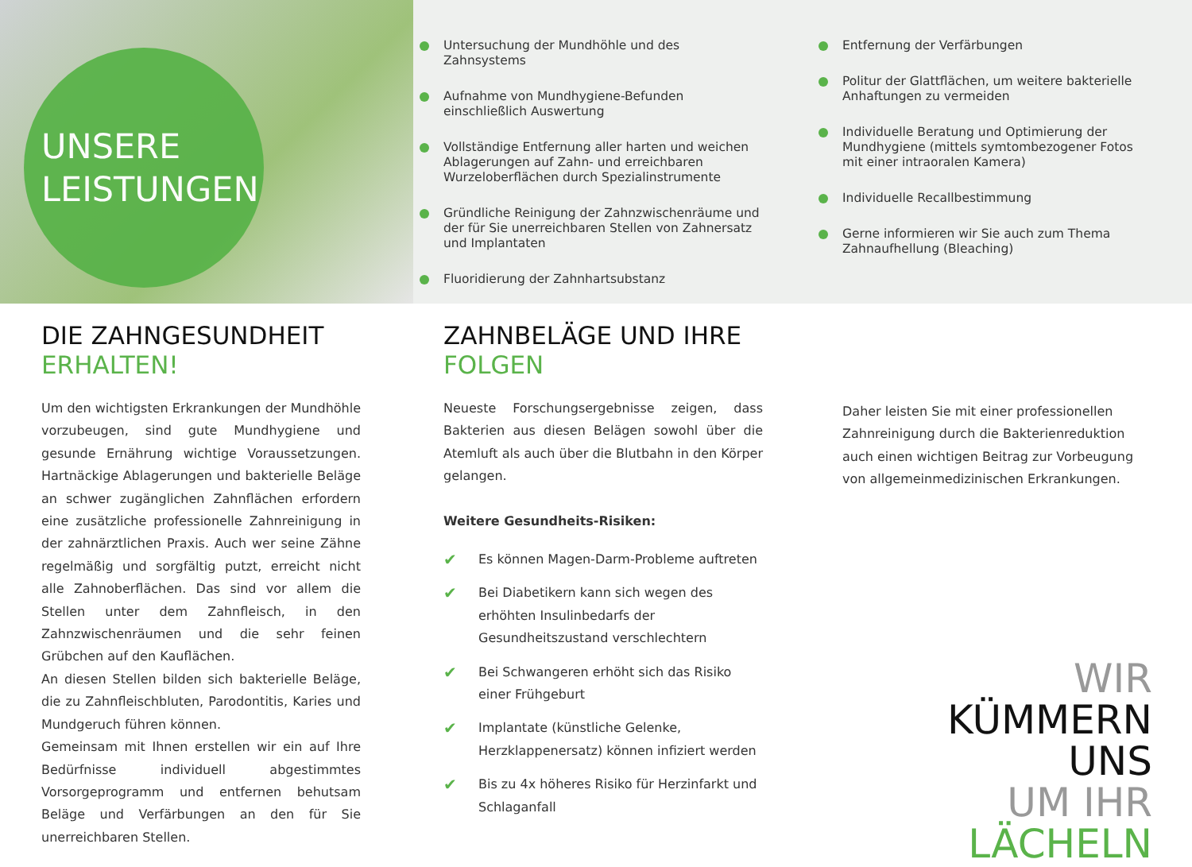UNSERE
LEISTUNGEN
Untersuchung der Mundhöhle und des Zahnsystems
Aufnahme von Mundhygiene-Befunden einschließlich Auswertung
Vollständige Entfernung aller harten und weichen Ablagerungen auf Zahn- und erreichbaren Wurzeloberflächen durch Spezialinstrumente
Gründliche Reinigung der Zahnzwischenräume und der für Sie unerreichbaren Stellen von Zahnersatz und Implantaten
Fluoridierung der Zahnhartsubstanz
Entfernung der Verfärbungen
Politur der Glattflächen, um weitere bakterielle Anhaftungen zu vermeiden
Individuelle Beratung und Optimierung der Mundhygiene (mittels symtombezogener Fotos mit einer intraoralen Kamera)
Individuelle Recallbestimmung
Gerne informieren wir Sie auch zum Thema Zahnaufhellung (Bleaching)
DIE ZAHNGESUNDHEIT
ERHALTEN!
Um den wichtigsten Erkrankungen der Mundhöhle vorzubeugen, sind gute Mundhygiene und gesunde Ernährung wichtige Voraussetzungen. Hartnäckige Ablagerungen und bakterielle Beläge an schwer zugänglichen Zahnflächen erfordern eine zusätzliche professionelle Zahnreinigung in der zahnärztlichen Praxis. Auch wer seine Zähne regelmäßig und sorgfältig putzt, erreicht nicht alle Zahnoberflächen. Das sind vor allem die Stellen unter dem Zahnfleisch, in den Zahnzwischenräumen und die sehr feinen Grübchen auf den Kauflächen.
An diesen Stellen bilden sich bakterielle Beläge, die zu Zahnfleischbluten, Parodontitis, Karies und Mundgeruch führen können.
Gemeinsam mit Ihnen erstellen wir ein auf Ihre Bedürfnisse individuell abgestimmtes Vorsorgeprogramm und entfernen behutsam Beläge und Verfärbungen an den für Sie unerreichbaren Stellen.
ZAHNBELÄGE UND IHRE
FOLGEN
Neueste Forschungsergebnisse zeigen, dass Bakterien aus diesen Belägen sowohl über die Atemluft als auch über die Blutbahn in den Körper gelangen.
Weitere Gesundheits-Risiken:
✔ Es können Magen-Darm-Probleme auftreten
✔ Bei Diabetikern kann sich wegen des erhöhten Insulinbedarfs der Gesundheitszustand verschlechtern
✔ Bei Schwangeren erhöht sich das Risiko einer Frühgeburt
✔ Implantate (künstliche Gelenke, Herzklappenersatz) können infiziert werden
✔ Bis zu 4x höheres Risiko für Herzinfarkt und Schlaganfall
Daher leisten Sie mit einer professionellen Zahnreinigung durch die Bakterienreduktion auch einen wichtigen Beitrag zur Vorbeugung von allgemeinmedizinischen Erkrankungen.
WIR
KÜMMERN
UNS
UM IHR
LÄCHELN